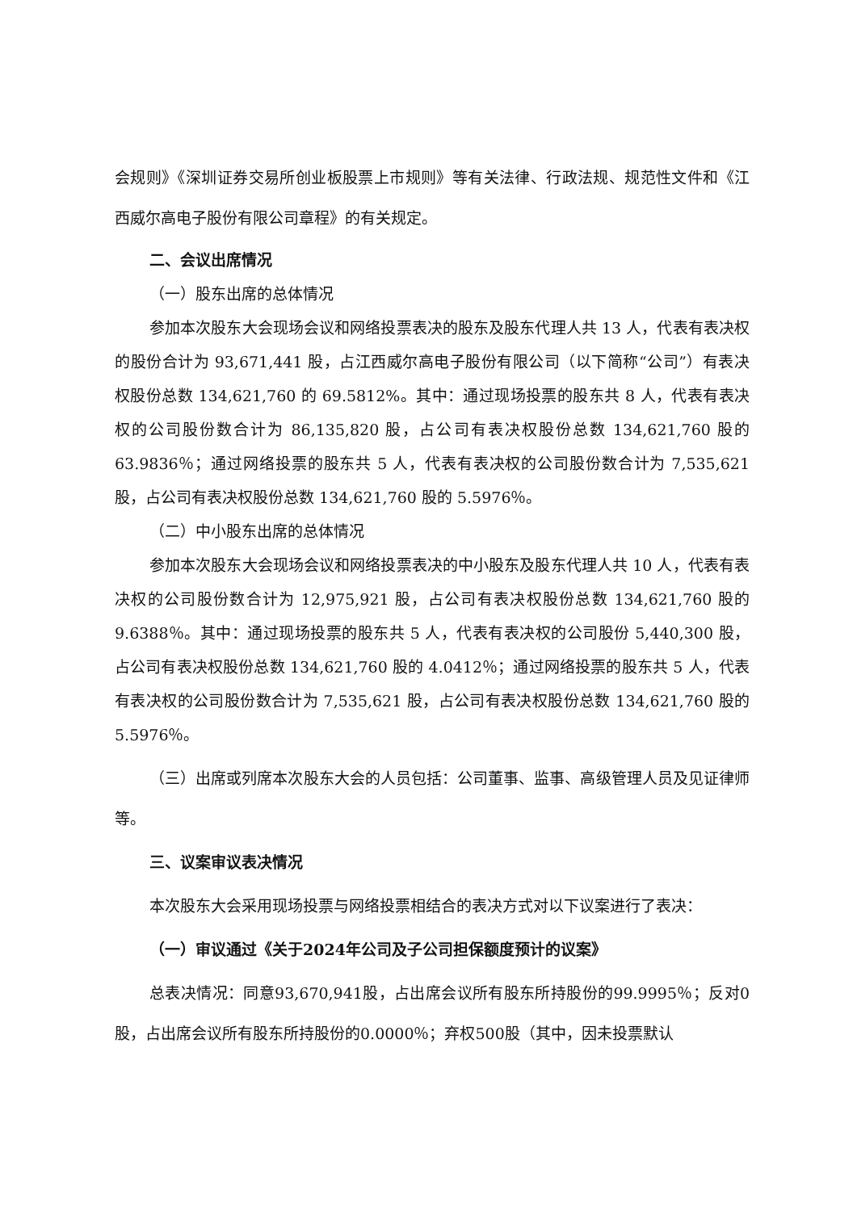会规则》《深圳证券交易所创业板股票上市规则》等有关法律、行政法规、规范性文件和《江西威尔高电子股份有限公司章程》的有关规定。
二、会议出席情况
（一）股东出席的总体情况
参加本次股东大会现场会议和网络投票表决的股东及股东代理人共 13 人，代表有表决权的股份合计为 93,671,441 股，占江西威尔高电子股份有限公司（以下简称“公司”）有表决权股份总数 134,621,760 的 69.5812%。其中：通过现场投票的股东共 8 人，代表有表决权的公司股份数合计为 86,135,820 股，占公司有表决权股份总数 134,621,760 股的 63.9836％；通过网络投票的股东共 5 人，代表有表决权的公司股份数合计为 7,535,621 股，占公司有表决权股份总数 134,621,760 股的 5.5976％。
（二）中小股东出席的总体情况
参加本次股东大会现场会议和网络投票表决的中小股东及股东代理人共 10 人，代表有表决权的公司股份数合计为 12,975,921 股，占公司有表决权股份总数 134,621,760 股的 9.6388％。其中：通过现场投票的股东共 5 人，代表有表决权的公司股份 5,440,300 股，占公司有表决权股份总数 134,621,760 股的 4.0412％；通过网络投票的股东共 5 人，代表有表决权的公司股份数合计为 7,535,621 股，占公司有表决权股份总数 134,621,760 股的 5.5976％。
（三）出席或列席本次股东大会的人员包括：公司董事、监事、高级管理人员及见证律师等。
三、议案审议表决情况
本次股东大会采用现场投票与网络投票相结合的表决方式对以下议案进行了表决：
（一）审议通过《关于2024年公司及子公司担保额度预计的议案》
总表决情况：同意93,670,941股，占出席会议所有股东所持股份的99.9995％；反对0股，占出席会议所有股东所持股份的0.0000％；弃权500股（其中，因未投票默认